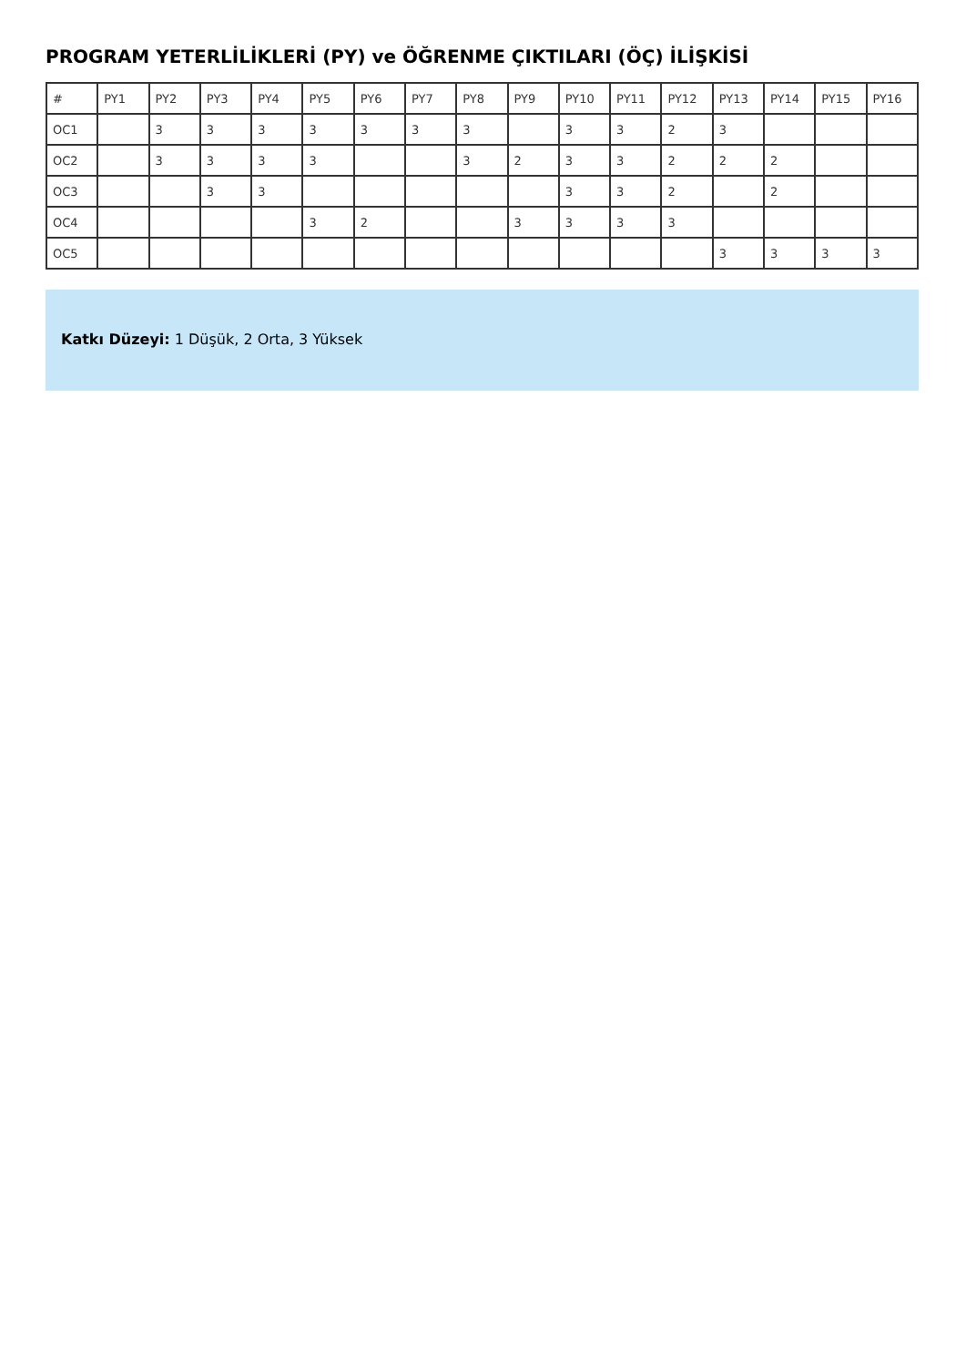PROGRAM YETERLİLİKLERİ (PY) ve ÖĞRENME ÇIKTILARI (ÖÇ) İLİŞKİSİ
| # | PY1 | PY2 | PY3 | PY4 | PY5 | PY6 | PY7 | PY8 | PY9 | PY10 | PY11 | PY12 | PY13 | PY14 | PY15 | PY16 |
| --- | --- | --- | --- | --- | --- | --- | --- | --- | --- | --- | --- | --- | --- | --- | --- | --- |
| OC1 | | 3 | 3 | 3 | 3 | 3 | 3 | 3 | | 3 | 3 | 2 | 3 | | | |
| OC2 | | 3 | 3 | 3 | 3 | | | 3 | 2 | 3 | 3 | 2 | 2 | 2 | | |
| OC3 | | | 3 | 3 | | | | | | 3 | 3 | 2 | | 2 | | |
| OC4 | | | | | 3 | 2 | | | 3 | 3 | 3 | 3 | | | | |
| OC5 | | | | | | | | | | | | | 3 | 3 | 3 | 3 |
Katkı Düzeyi: 1 Düşük, 2 Orta, 3 Yüksek